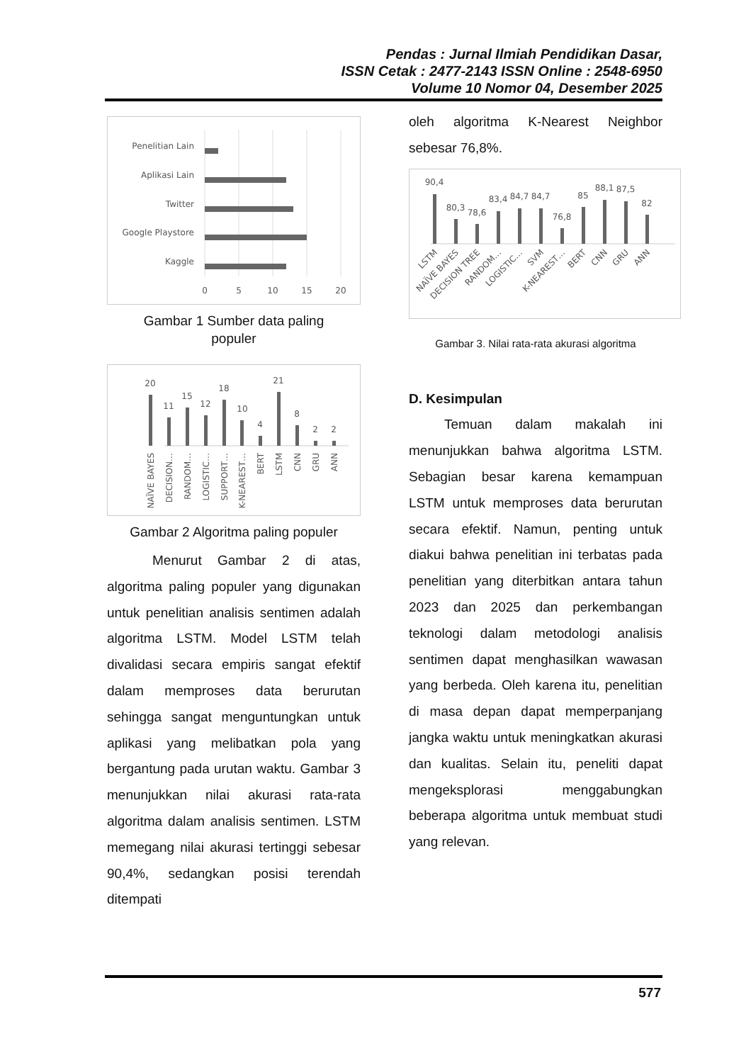Pendas : Jurnal Ilmiah Pendidikan Dasar,
ISSN Cetak : 2477-2143 ISSN Online : 2548-6950
Volume 10 Nomor 04, Desember 2025
Penelitian Lain
Aplikasi Lain
Twitter
Google Playstore
Kaggle
0
5
10
15
20
Gambar 1 Sumber data paling
populer
20
11
15
12
18
10
4
21
8
2
2
NAÏVE BAYES
DECISION…
RANDOM…
LOGISTIC…
SUPPORT…
K-NEAREST…
BERT
LSTM
CNN
GRU
ANN
Gambar 2 Algoritma paling populer
Menurut Gambar 2 di atas, algoritma paling populer yang digunakan untuk penelitian analisis sentimen adalah algoritma LSTM. Model LSTM telah divalidasi secara empiris sangat efektif dalam memproses data berurutan sehingga sangat menguntungkan untuk aplikasi yang melibatkan pola yang bergantung pada urutan waktu. Gambar 3 menunjukkan nilai akurasi rata-rata algoritma dalam analisis sentimen. LSTM memegang nilai akurasi tertinggi sebesar 90,4%, sedangkan posisi terendah ditempati
oleh algoritma K-Nearest Neighbor sebesar 76,8%.
90,4
80,3
78,6
83,4
84,7
84,7
76,8
85
88,1
87,5
82
LSTM
NAÏVE BAYES
DECISION TREE
RANDOM…
LOGISTIC…
SVM
K-NEAREST…
BERT
CNN
GRU
ANN
Gambar 3. Nilai rata-rata akurasi algoritma
D. Kesimpulan
Temuan dalam makalah ini menunjukkan bahwa algoritma LSTM. Sebagian besar karena kemampuan LSTM untuk memproses data berurutan secara efektif. Namun, penting untuk diakui bahwa penelitian ini terbatas pada penelitian yang diterbitkan antara tahun 2023 dan 2025 dan perkembangan teknologi dalam metodologi analisis sentimen dapat menghasilkan wawasan yang berbeda. Oleh karena itu, penelitian di masa depan dapat memperpanjang jangka waktu untuk meningkatkan akurasi dan kualitas. Selain itu, peneliti dapat mengeksplorasi menggabungkan beberapa algoritma untuk membuat studi yang relevan.
577